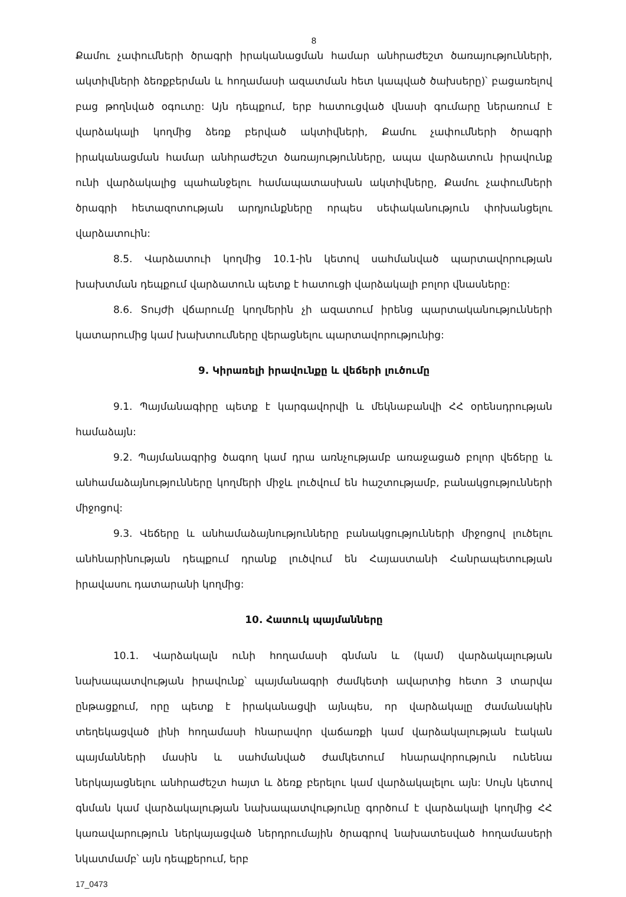8
Քամու չափումների ծրագրի իրականացման համար անհրաժեշտ ծառայությունների, ակտիվների ձեռքբերման և հողամասի ազատման հետ կապված ծախսերը)՝ բացառելով բաց թողնված օգուտը: Այն դեպքում, երբ հատուցված վնասի գումարը ներառում է վարձակալի կողմից ձեռք բերված ակտիվների, Քամու չափումների ծրագրի իրականացման համար անհրաժեշտ ծառայությունները, ապա վարձատուն իրավունք ունի վարձակալից պահանջելու համապատասխան ակտիվները, Քամու չափումների ծրագրի հետազոտության արդյունքները որպես սեփականություն փոխանցելու վարձատուին:
8.5. Վարձատուի կողմից 10.1-ին կետով սահմանված պարտավորության խախտման դեպքում վարձատուն պետք է հատուցի վարձակալի բոլոր վնասները:
8.6. Տույժի վճարումը կողմերին չի ազատում իրենց պարտականությունների կատարումից կամ խախտումները վերացնելու պարտավորությունից:
9. Կիրառելի իրավունքը և վեճերի լուծումը
9.1. Պայմանագիրը պետք է կարգավորվի և մեկնաբանվի ՀՀ օրենսդրության համաձայն:
9.2. Պայմանագրից ծագող կամ դրա առնչությամբ առաջացած բոլոր վեճերը և անհամաձայնությունները կողմերի միջև լուծվում են հաշտությամբ, բանակցությունների միջոցով:
9.3. Վեճերը և անհամաձայնությունները բանակցությունների միջոցով լուծելու անհնարինության դեպքում դրանք լուծվում են Հայաստանի Հանրապետության իրավասու դատարանի կողմից:
10. Հատուկ պայմանները
10.1. Վարձակալն ունի հողամասի գնման և (կամ) վարձակալության նախապատվության իրավունք՝ պայմանագրի ժամկետի ավարտից հետո 3 տարվա ընթացքում, որը պետք է իրականացվի այնպես, որ վարձակալը ժամանակին տեղեկացված լինի հողամասի հնարավոր վաճառքի կամ վարձակալության էական պայմանների մասին և սահմանված ժամկետում հնարավորություն ունենա ներկայացնելու անհրաժեշտ հայտ և ձեռք բերելու կամ վարձակալելու այն: Սույն կետով գնման կամ վարձակալության նախապատվությունը գործում է վարձակալի կողմից ՀՀ կառավարություն ներկայացված ներդրումային ծրագրով նախատեսված հողամասերի նկատմամբ՝ այն դեպքերում, երբ
17_0473